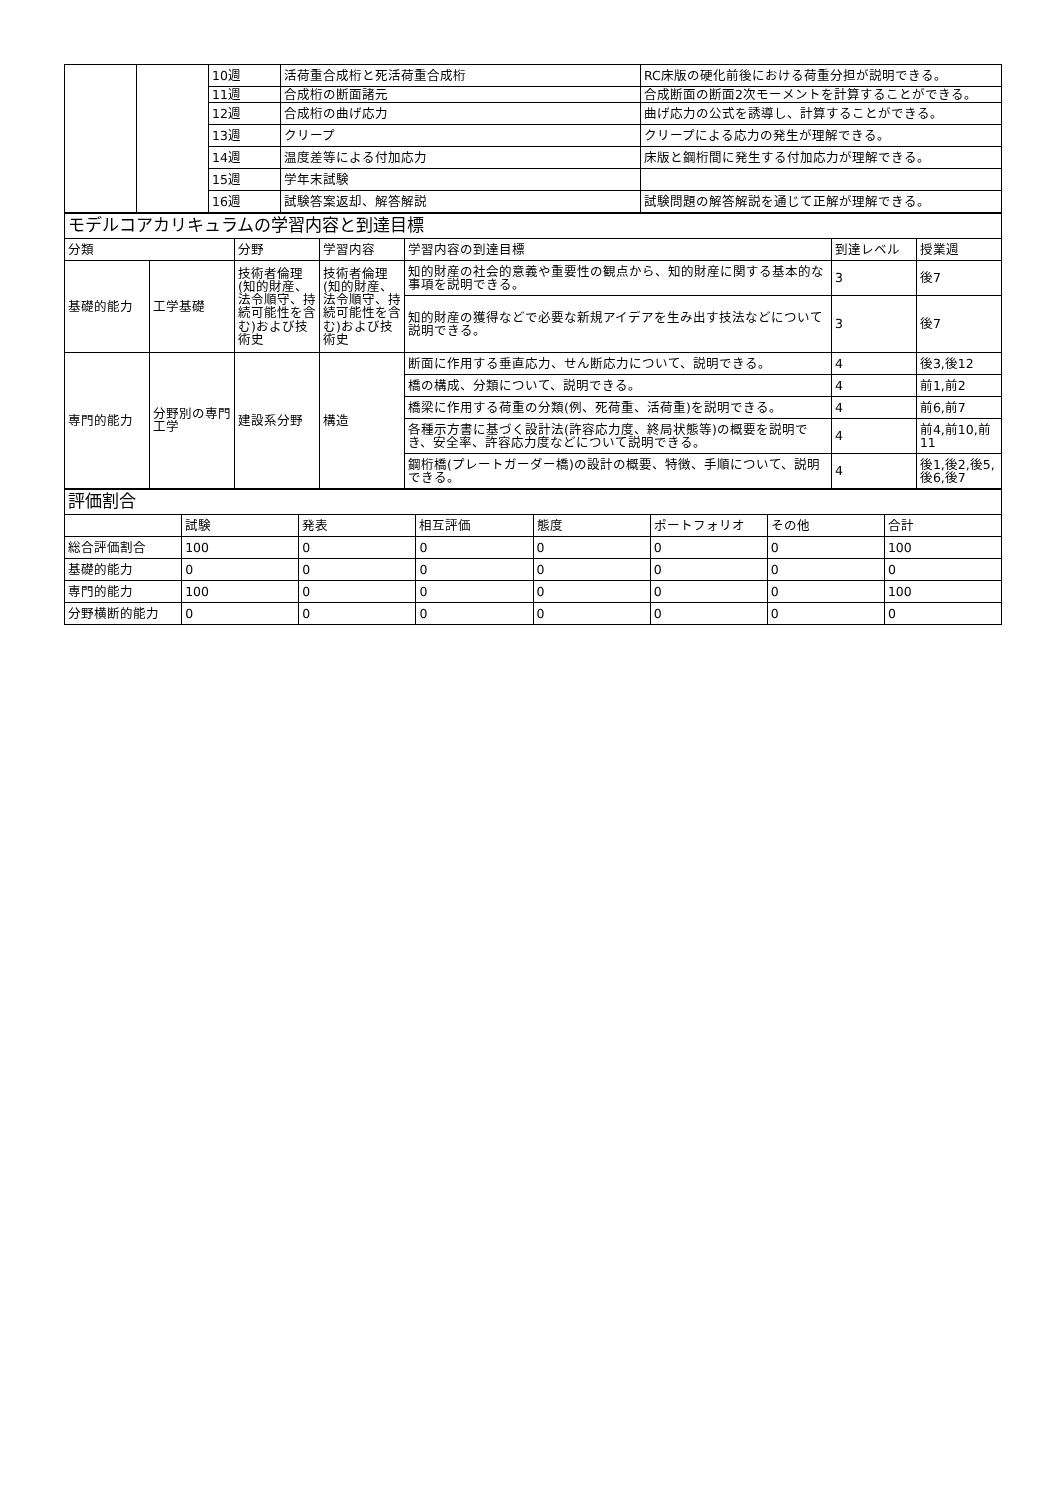| | | 10週 | 活荷重合成桁と死活荷重合成桁 | RC床版の硬化前後における荷重分担が説明できる。 |
| | | 11週 | 合成桁の断面諸元 | 合成断面の断面2次モーメントを計算することができる。 |
| | | 12週 | 合成桁の曲げ応力 | 曲げ応力の公式を誘導し、計算することができる。 |
| | | 13週 | クリープ | クリープによる応力の発生が理解できる。 |
| | | 14週 | 温度差等による付加応力 | 床版と鋼桁間に発生する付加応力が理解できる。 |
| | | 15週 | 学年末試験 | |
| | | 16週 | 試験答案返却、解答解説 | 試験問題の解答解説を通じて正解が理解できる。 |
| モデルコアカリキュラムの学習内容と到達目標 | | | | | | |
| 分類 | | 分野 | 学習内容 | 学習内容の到達目標 | 到達レベル | 授業週 |
| 基礎的能力 | 工学基礎 | 技術者倫理(知的財産、法令順守、持続可能性を含む)および技術史 | 技術者倫理(知的財産、法令順守、持続可能性を含む)および技術史 | 知的財産の社会的意義や重要性の観点から、知的財産に関する基本的な事項を説明できる。 | 3 | 後7 |
| | | | | 知的財産の獲得などで必要な新規アイデアを生み出す技法などについて説明できる。 | 3 | 後7 |
| 専門的能力 | 分野別の専門工学 | 建設系分野 | 構造 | 断面に作用する垂直応力、せん断応力について、説明できる。 | 4 | 後3,後12 |
| | | | | 橋の構成、分類について、説明できる。 | 4 | 前1,前2 |
| | | | | 橋梁に作用する荷重の分類(例、死荷重、活荷重)を説明できる。 | 4 | 前6,前7 |
| | | | | 各種示方書に基づく設計法(許容応力度、終局状態等)の概要を説明でき、安全率、許容応力度などについて説明できる。 | 4 | 前4,前10,前11 |
| | | | | 鋼桁橋(プレートガーダー橋)の設計の概要、特徴、手順について、説明できる。 | 4 | 後1,後2,後5,後6,後7 |
| 評価割合 | | | | | | | |
| | 試験 | 発表 | 相互評価 | 態度 | ポートフォリオ | その他 | 合計 |
| 総合評価割合 | 100 | 0 | 0 | 0 | 0 | 0 | 100 |
| 基礎的能力 | 0 | 0 | 0 | 0 | 0 | 0 | 0 |
| 専門的能力 | 100 | 0 | 0 | 0 | 0 | 0 | 100 |
| 分野横断的能力 | 0 | 0 | 0 | 0 | 0 | 0 | 0 |